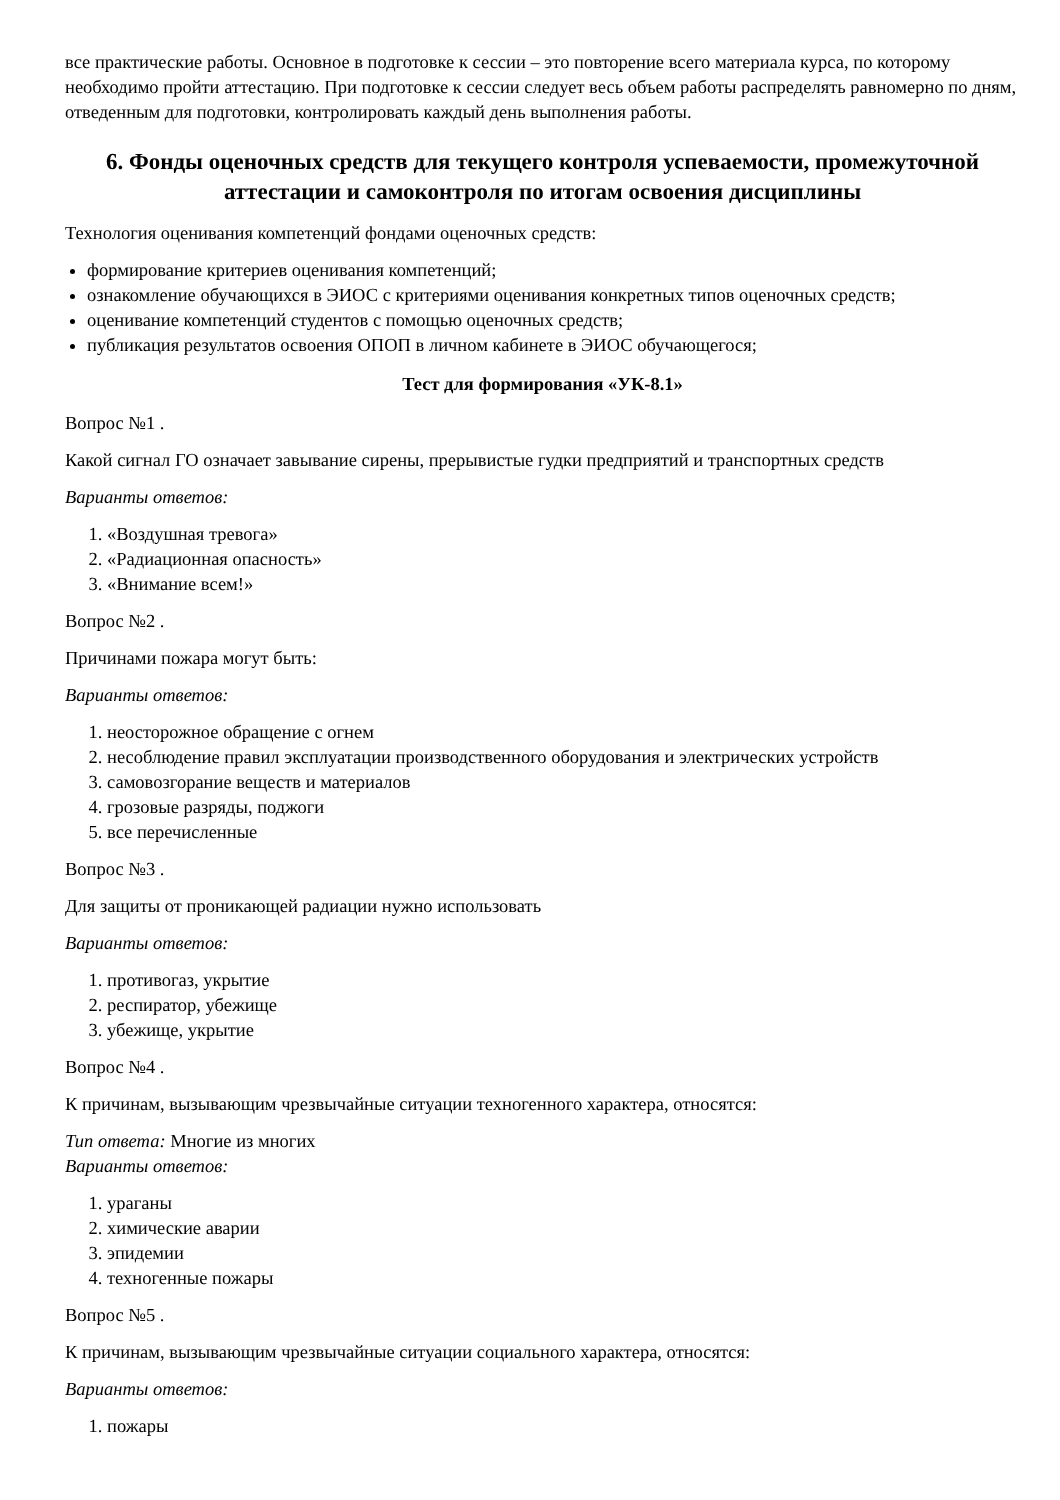все практические работы. Основное в подготовке к сессии – это повторение всего материала курса, по которому необходимо пройти аттестацию. При подготовке к сессии следует весь объем работы распределять равномерно по дням, отведенным для подготовки, контролировать каждый день выполнения работы.
6. Фонды оценочных средств для текущего контроля успеваемости, промежуточной аттестации и самоконтроля по итогам освоения дисциплины
Технология оценивания компетенций фондами оценочных средств:
формирование критериев оценивания компетенций;
ознакомление обучающихся в ЭИОС с критериями оценивания конкретных типов оценочных средств;
оценивание компетенций студентов с помощью оценочных средств;
публикация результатов освоения ОПОП в личном кабинете в ЭИОС обучающегося;
Тест для формирования «УК-8.1»
Вопрос №1 .
Какой сигнал ГО означает завывание сирены, прерывистые гудки предприятий и транспортных средств
Варианты ответов:
1. «Воздушная тревога»
2. «Радиационная опасность»
3. «Внимание всем!»
Вопрос №2 .
Причинами пожара могут быть:
Варианты ответов:
1. неосторожное обращение с огнем
2. несоблюдение правил эксплуатации производственного оборудования и электрических устройств
3. самовозгорание веществ и материалов
4. грозовые разряды, поджоги
5. все перечисленные
Вопрос №3 .
Для защиты от проникающей радиации нужно использовать
Варианты ответов:
1. противогаз, укрытие
2. респиратор, убежище
3. убежище, укрытие
Вопрос №4 .
К причинам, вызывающим чрезвычайные ситуации техногенного характера, относятся:
Тип ответа: Многие из многих
Варианты ответов:
1. ураганы
2. химические аварии
3. эпидемии
4. техногенные пожары
Вопрос №5 .
К причинам, вызывающим чрезвычайные ситуации социального характера, относятся:
Варианты ответов:
1. пожары